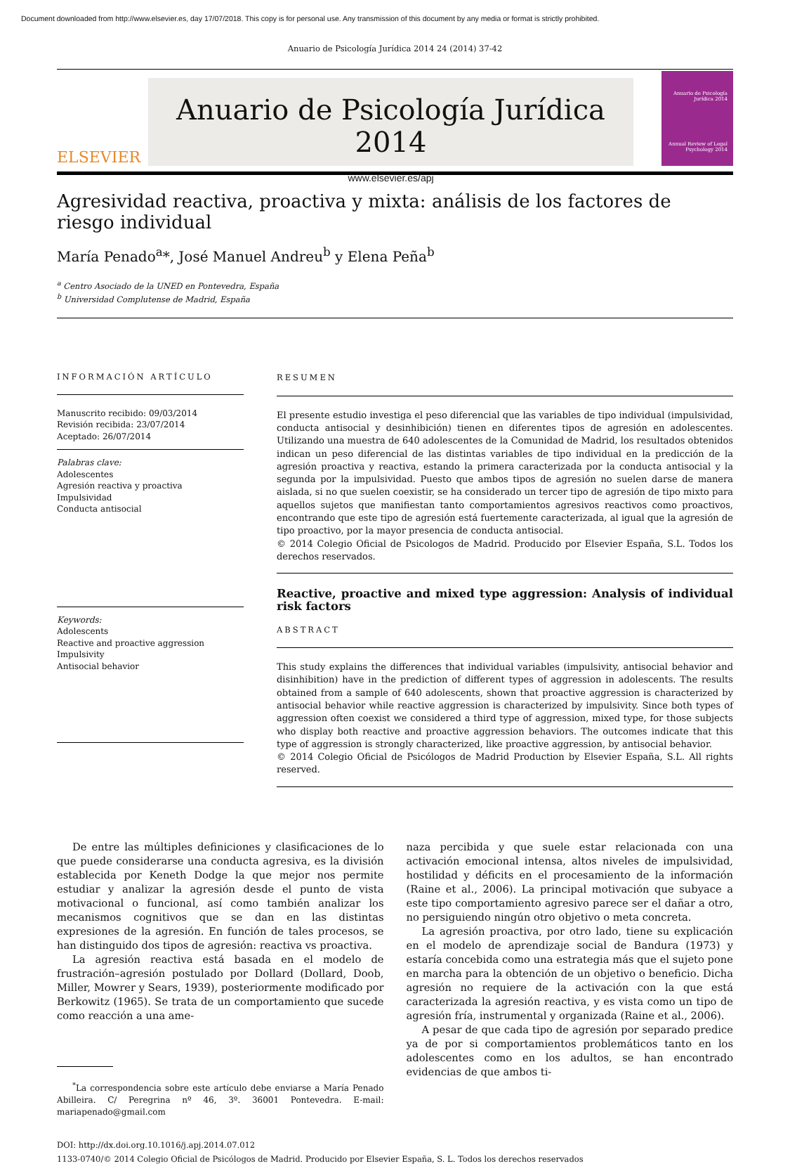Document downloaded from http://www.elsevier.es, day 17/07/2018. This copy is for personal use. Any transmission of this document by any media or format is strictly prohibited.
Anuario de Psicología Jurídica 2014 24 (2014) 37-42
ELSEVIER
Anuario de Psicología Jurídica 2014
www.elsevier.es/apj
Anuario de Psicología Jurídica 2014
Annual Review of Legal Psychology 2014
Agresividad reactiva, proactiva y mixta: análisis de los factores de riesgo individual
María Penado<sup>a</sup>*, José Manuel Andreu<sup>b</sup> y Elena Peña<sup>b</sup>
<sup>a</sup> Centro Asociado de la UNED en Pontevedra, España
<sup>b</sup> Universidad Complutense de Madrid, España
INFORMACIÓN ARTÍCULO
Manuscrito recibido: 09/03/2014
Revisión recibida: 23/07/2014
Aceptado: 26/07/2014
Palabras clave:
Adolescentes
Agresión reactiva y proactiva
Impulsividad
Conducta antisocial
Keywords:
Adolescents
Reactive and proactive aggression
Impulsivity
Antisocial behavior
RESUMEN
El presente estudio investiga el peso diferencial que las variables de tipo individual (impulsividad, conducta antisocial y desinhibición) tienen en diferentes tipos de agresión en adolescentes. Utilizando una muestra de 640 adolescentes de la Comunidad de Madrid, los resultados obtenidos indican un peso diferencial de las distintas variables de tipo individual en la predicción de la agresión proactiva y reactiva, estando la primera caracterizada por la conducta antisocial y la segunda por la impulsividad. Puesto que ambos tipos de agresión no suelen darse de manera aislada, si no que suelen coexistir, se ha considerado un tercer tipo de agresión de tipo mixto para aquellos sujetos que manifiestan tanto comportamientos agresivos reactivos como proactivos, encontrando que este tipo de agresión está fuertemente caracterizada, al igual que la agresión de tipo proactivo, por la mayor presencia de conducta antisocial.
© 2014 Colegio Oficial de Psicologos de Madrid. Producido por Elsevier España, S.L. Todos los derechos reservados.
Reactive, proactive and mixed type aggression: Analysis of individual risk factors
ABSTRACT
This study explains the differences that individual variables (impulsivity, antisocial behavior and disinhibition) have in the prediction of different types of aggression in adolescents. The results obtained from a sample of 640 adolescents, shown that proactive aggression is characterized by antisocial behavior while reactive aggression is characterized by impulsivity. Since both types of aggression often coexist we considered a third type of aggression, mixed type, for those subjects who display both reactive and proactive aggression behaviors. The outcomes indicate that this type of aggression is strongly characterized, like proactive aggression, by antisocial behavior.
© 2014 Colegio Oficial de Psicólogos de Madrid Production by Elsevier España, S.L. All rights reserved.
De entre las múltiples definiciones y clasificaciones de lo que puede considerarse una conducta agresiva, es la división establecida por Keneth Dodge la que mejor nos permite estudiar y analizar la agresión desde el punto de vista motivacional o funcional, así como también analizar los mecanismos cognitivos que se dan en las distintas expresiones de la agresión. En función de tales procesos, se han distinguido dos tipos de agresión: reactiva vs proactiva.
La agresión reactiva está basada en el modelo de frustración–agresión postulado por Dollard (Dollard, Doob, Miller, Mowrer y Sears, 1939), posteriormente modificado por Berkowitz (1965). Se trata de un comportamiento que sucede como reacción a una ame-
<sup>*</sup> La correspondencia sobre este artículo debe enviarse a María Penado Abilleira. C/ Peregrina nº 46, 3º. 36001 Pontevedra. E-mail: mariapenado@gmail.com
naza percibida y que suele estar relacionada con una activación emocional intensa, altos niveles de impulsividad, hostilidad y déficits en el procesamiento de la información (Raine et al., 2006). La principal motivación que subyace a este tipo comportamiento agresivo parece ser el dañar a otro, no persiguiendo ningún otro objetivo o meta concreta.
La agresión proactiva, por otro lado, tiene su explicación en el modelo de aprendizaje social de Bandura (1973) y estaría concebida como una estrategia más que el sujeto pone en marcha para la obtención de un objetivo o beneficio. Dicha agresión no requiere de la activación con la que está caracterizada la agresión reactiva, y es vista como un tipo de agresión fría, instrumental y organizada (Raine et al., 2006).
A pesar de que cada tipo de agresión por separado predice ya de por si comportamientos problemáticos tanto en los adolescentes como en los adultos, se han encontrado evidencias de que ambos ti-
DOI: http://dx.doi.org.10.1016/j.apj.2014.07.012
1133-0740/© 2014 Colegio Oficial de Psicólogos de Madrid. Producido por Elsevier España, S. L. Todos los derechos reservados